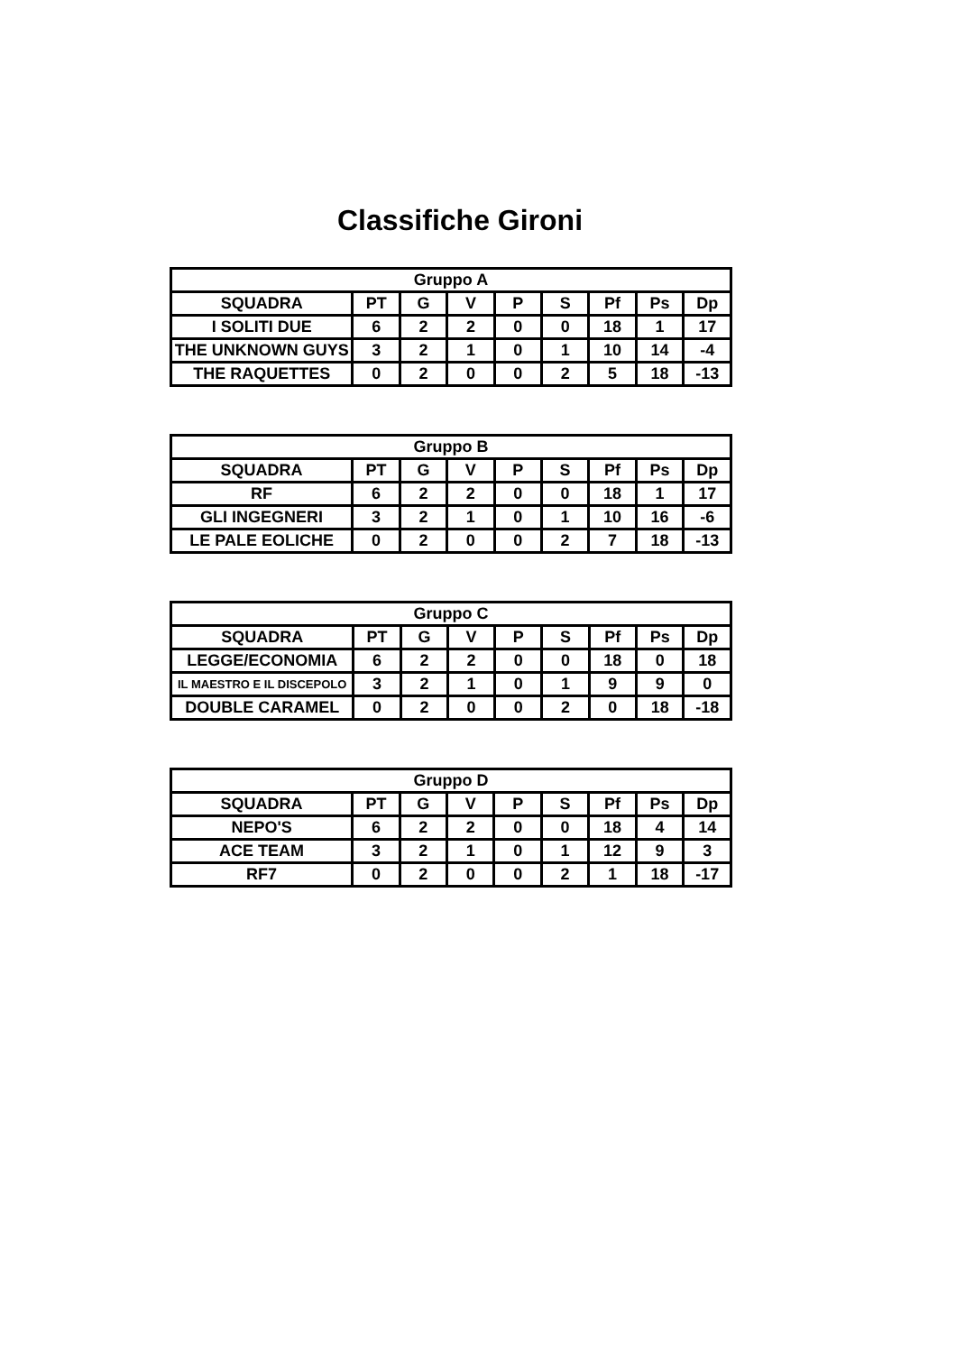Classifiche Gironi
| Gruppo A | | | | | | | | |
| --- | --- | --- | --- | --- | --- | --- | --- | --- |
| SQUADRA | PT | G | V | P | S | Pf | Ps | Dp |
| I SOLITI DUE | 6 | 2 | 2 | 0 | 0 | 18 | 1 | 17 |
| THE UNKNOWN GUYS | 3 | 2 | 1 | 0 | 1 | 10 | 14 | -4 |
| THE RAQUETTES | 0 | 2 | 0 | 0 | 2 | 5 | 18 | -13 |
| Gruppo B | | | | | | | | |
| --- | --- | --- | --- | --- | --- | --- | --- | --- |
| SQUADRA | PT | G | V | P | S | Pf | Ps | Dp |
| RF | 6 | 2 | 2 | 0 | 0 | 18 | 1 | 17 |
| GLI INGEGNERI | 3 | 2 | 1 | 0 | 1 | 10 | 16 | -6 |
| LE PALE EOLICHE | 0 | 2 | 0 | 0 | 2 | 7 | 18 | -13 |
| Gruppo C | | | | | | | | |
| --- | --- | --- | --- | --- | --- | --- | --- | --- |
| SQUADRA | PT | G | V | P | S | Pf | Ps | Dp |
| LEGGE/ECONOMIA | 6 | 2 | 2 | 0 | 0 | 18 | 0 | 18 |
| IL MAESTRO E IL DISCEPOLO | 3 | 2 | 1 | 0 | 1 | 9 | 9 | 0 |
| DOUBLE CARAMEL | 0 | 2 | 0 | 0 | 2 | 0 | 18 | -18 |
| Gruppo D | | | | | | | | |
| --- | --- | --- | --- | --- | --- | --- | --- | --- |
| SQUADRA | PT | G | V | P | S | Pf | Ps | Dp |
| NEPO'S | 6 | 2 | 2 | 0 | 0 | 18 | 4 | 14 |
| ACE TEAM | 3 | 2 | 1 | 0 | 1 | 12 | 9 | 3 |
| RF7 | 0 | 2 | 0 | 0 | 2 | 1 | 18 | -17 |